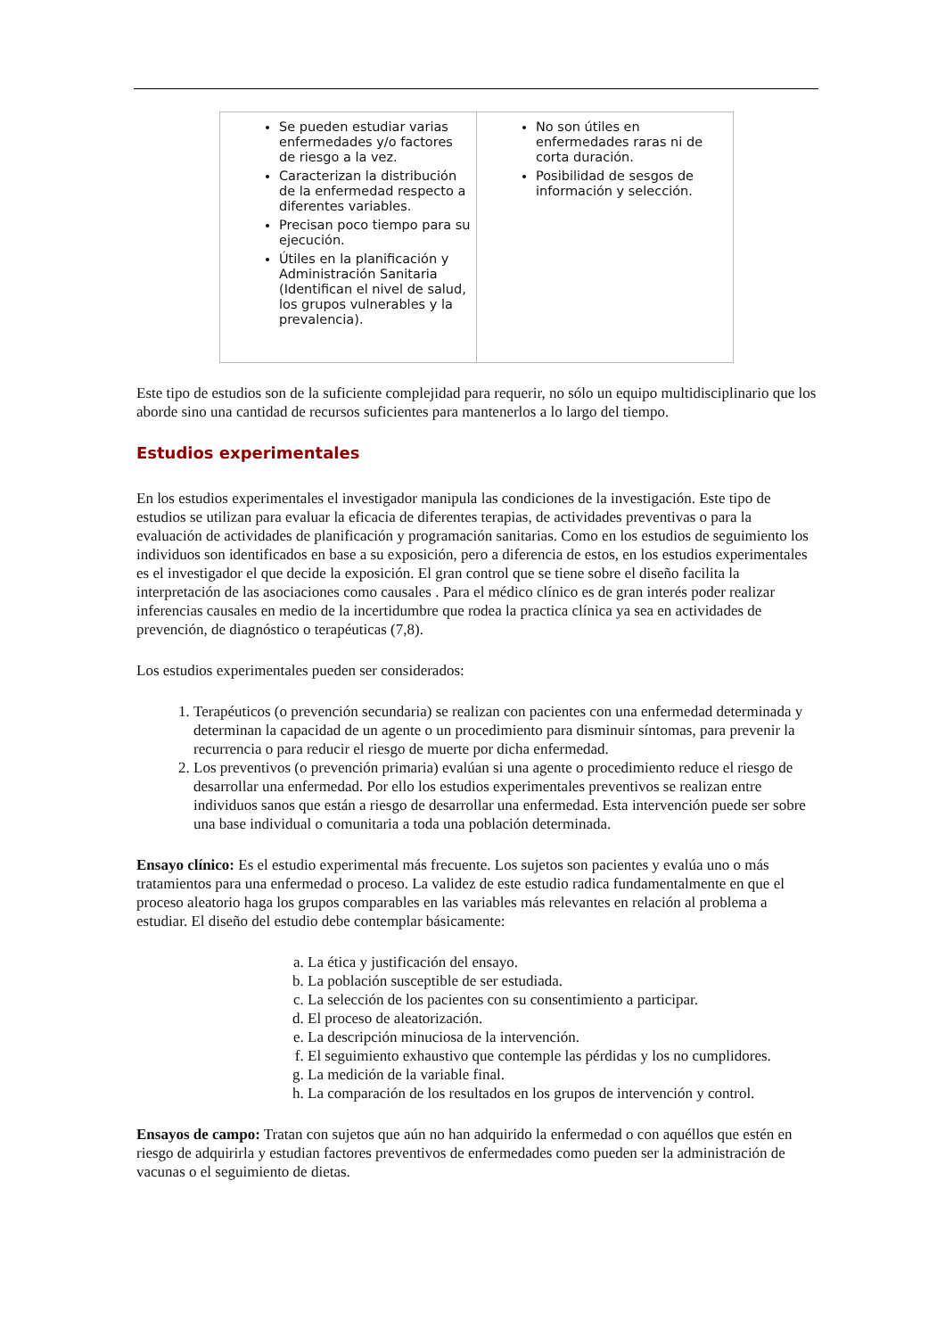| Se pueden estudiar varias enfermedades y/o factores de riesgo a la vez. Caracterizan la distribución de la enfermedad respecto a diferentes variables. Precisan poco tiempo para su ejecución. Útiles en la planificación y Administración Sanitaria (Identifican el nivel de salud, los grupos vulnerables y la prevalencia). | No son útiles en enfermedades raras ni de corta duración. Posibilidad de sesgos de información y selección. |
Este tipo de estudios son de la suficiente complejidad para requerir, no sólo un equipo multidisciplinario que los aborde sino una cantidad de recursos suficientes para mantenerlos a lo largo del tiempo.
Estudios experimentales
En los estudios experimentales el investigador manipula las condiciones de la investigación. Este tipo de estudios se utilizan para evaluar la eficacia de diferentes terapias, de actividades preventivas o para la evaluación de actividades de planificación y programación sanitarias. Como en los estudios de seguimiento los individuos son identificados en base a su exposición, pero a diferencia de estos, en los estudios experimentales es el investigador el que decide la exposición. El gran control que se tiene sobre el diseño facilita la interpretación de las asociaciones como causales . Para el médico clínico es de gran interés poder realizar inferencias causales en medio de la incertidumbre que rodea la practica clínica ya sea en actividades de prevención, de diagnóstico o terapéuticas (7,8).
Los estudios experimentales pueden ser considerados:
1. Terapéuticos (o prevención secundaria) se realizan con pacientes con una enfermedad determinada y determinan la capacidad de un agente o un procedimiento para disminuir síntomas, para prevenir la recurrencia o para reducir el riesgo de muerte por dicha enfermedad.
2. Los preventivos (o prevención primaria) evalúan si una agente o procedimiento reduce el riesgo de desarrollar una enfermedad. Por ello los estudios experimentales preventivos se realizan entre individuos sanos que están a riesgo de desarrollar una enfermedad. Esta intervención puede ser sobre una base individual o comunitaria a toda una población determinada.
Ensayo clínico: Es el estudio experimental más frecuente. Los sujetos son pacientes y evalúa uno o más tratamientos para una enfermedad o proceso. La validez de este estudio radica fundamentalmente en que el proceso aleatorio haga los grupos comparables en las variables más relevantes en relación al problema a estudiar. El diseño del estudio debe contemplar básicamente:
a. La ética y justificación del ensayo.
b. La población susceptible de ser estudiada.
c. La selección de los pacientes con su consentimiento a participar.
d. El proceso de aleatorización.
e. La descripción minuciosa de la intervención.
f. El seguimiento exhaustivo que contemple las pérdidas y los no cumplidores.
g. La medición de la variable final.
h. La comparación de los resultados en los grupos de intervención y control.
Ensayos de campo: Tratan con sujetos que aún no han adquirido la enfermedad o con aquéllos que estén en riesgo de adquirirla y estudian factores preventivos de enfermedades como pueden ser la administración de vacunas o el seguimiento de dietas.